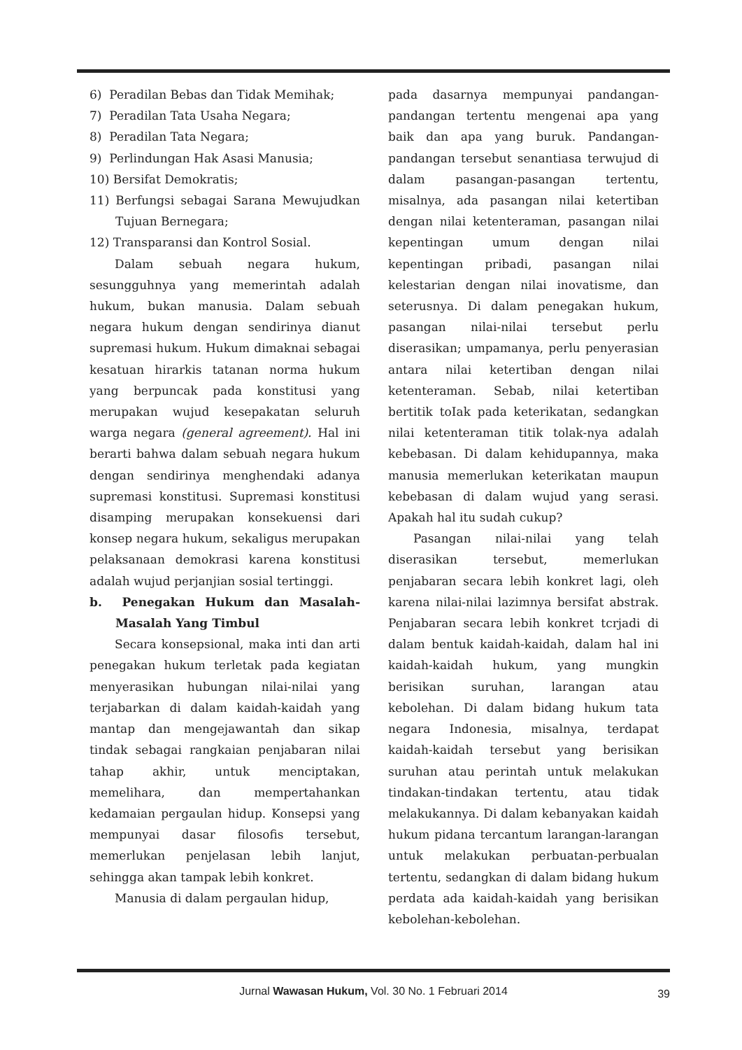6) Peradilan Bebas dan Tidak Memihak;
7) Peradilan Tata Usaha Negara;
8) Peradilan Tata Negara;
9) Perlindungan Hak Asasi Manusia;
10) Bersifat Demokratis;
11) Berfungsi sebagai Sarana Mewujudkan Tujuan Bernegara;
12) Transparansi dan Kontrol Sosial.
Dalam sebuah negara hukum, sesungguhnya yang memerintah adalah hukum, bukan manusia. Dalam sebuah negara hukum dengan sendirinya dianut supremasi hukum. Hukum dimaknai sebagai kesatuan hirarkis tatanan norma hukum yang berpuncak pada konstitusi yang merupakan wujud kesepakatan seluruh warga negara (general agreement). Hal ini berarti bahwa dalam sebuah negara hukum dengan sendirinya menghendaki adanya supremasi konstitusi. Supremasi konstitusi disamping merupakan konsekuensi dari konsep negara hukum, sekaligus merupakan pelaksanaan demokrasi karena konstitusi adalah wujud perjanjian sosial tertinggi.
b. Penegakan Hukum dan Masalah-Masalah Yang Timbul
Secara konsepsional, maka inti dan arti penegakan hukum terletak pada kegiatan menyerasikan hubungan nilai-nilai yang terjabarkan di dalam kaidah-kaidah yang mantap dan mengejawantah dan sikap tindak sebagai rangkaian penjabaran nilai tahap akhir, untuk menciptakan, memelihara, dan mempertahankan kedamaian pergaulan hidup. Konsepsi yang mempunyai dasar filosofis tersebut, memerlukan penjelasan lebih lanjut, sehingga akan tampak lebih konkret.
Manusia di dalam pergaulan hidup,
pada dasarnya mempunyai pandangan-pandangan tertentu mengenai apa yang baik dan apa yang buruk. Pandangan-pandangan tersebut senantiasa terwujud di dalam pasangan-pasangan tertentu, misalnya, ada pasangan nilai ketertiban dengan nilai ketenteraman, pasangan nilai kepentingan umum dengan nilai kepentingan pribadi, pasangan nilai kelestarian dengan nilai inovatisme, dan seterusnya. Di dalam penegakan hukum, pasangan nilai-nilai tersebut perlu diserasikan; umpamanya, perlu penyerasian antara nilai ketertiban dengan nilai ketenteraman. Sebab, nilai ketertiban bertitik toIak pada keterikatan, sedangkan nilai ketenteraman titik tolak-nya adalah kebebasan. Di dalam kehidupannya, maka manusia memerlukan keterikatan maupun kebebasan di dalam wujud yang serasi. Apakah hal itu sudah cukup?
Pasangan nilai-nilai yang telah diserasikan tersebut, memerlukan penjabaran secara lebih konkret lagi, oleh karena nilai-nilai lazimnya bersifat abstrak. Penjabaran secara lebih konkret tcrjadi di dalam bentuk kaidah-kaidah, dalam hal ini kaidah-kaidah hukum, yang mungkin berisikan suruhan, larangan atau kebolehan. Di dalam bidang hukum tata negara Indonesia, misalnya, terdapat kaidah-kaidah tersebut yang berisikan suruhan atau perintah untuk melakukan tindakan-tindakan tertentu, atau tidak melakukannya. Di dalam kebanyakan kaidah hukum pidana tercantum larangan-larangan untuk melakukan perbuatan-perbualan tertentu, sedangkan di dalam bidang hukum perdata ada kaidah-kaidah yang berisikan kebolehan-kebolehan.
Jurnal Wawasan Hukum, Vol. 30 No. 1 Februari 2014
39